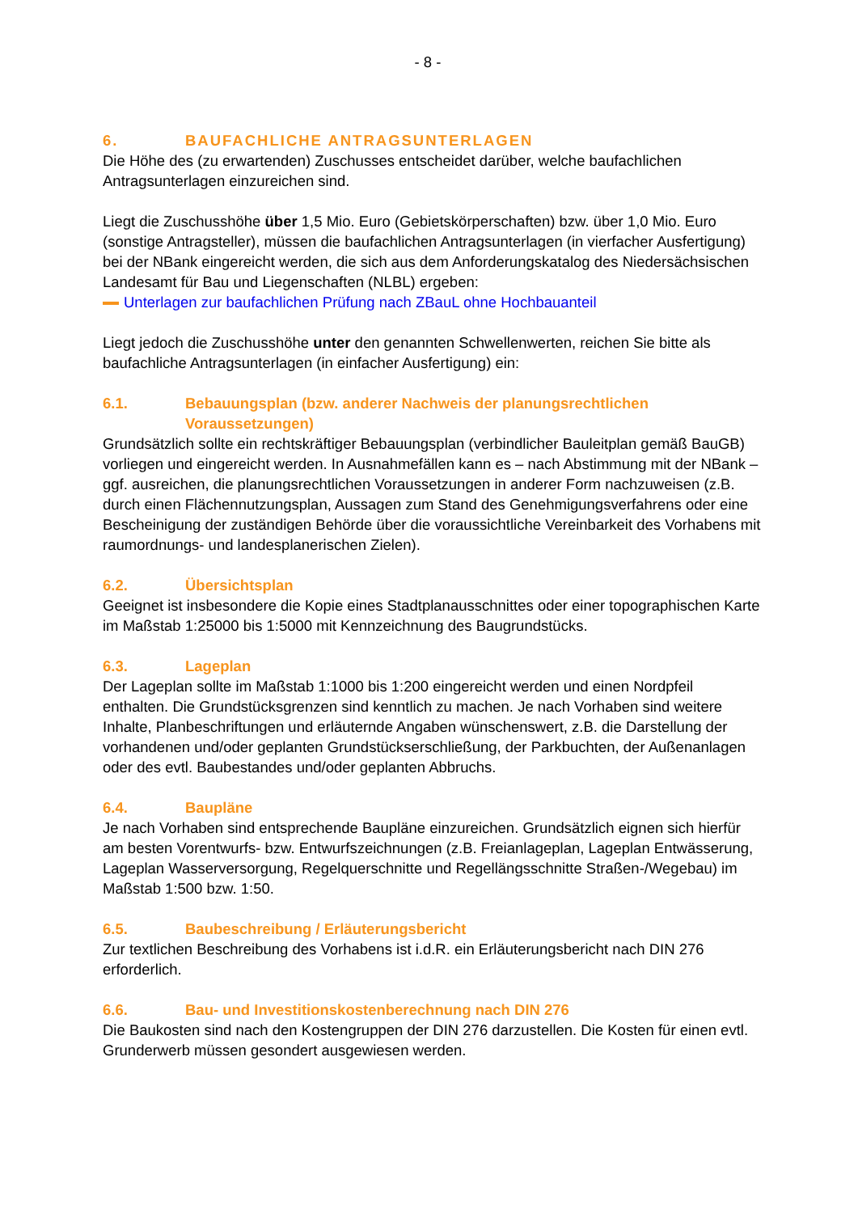- 8 -
6. BAUFACHLICHE ANTRAGSUNTERLAGEN
Die Höhe des (zu erwartenden) Zuschusses entscheidet darüber, welche baufachlichen Antragsunterlagen einzureichen sind.
Liegt die Zuschusshöhe über 1,5 Mio. Euro (Gebietskörperschaften) bzw. über 1,0 Mio. Euro (sonstige Antragsteller), müssen die baufachlichen Antragsunterlagen (in vierfacher Ausfertigung) bei der NBank eingereicht werden, die sich aus dem Anforderungskatalog des Niedersächsischen Landesamt für Bau und Liegenschaften (NLBL) ergeben:
Unterlagen zur baufachlichen Prüfung nach ZBauL ohne Hochbauanteil
Liegt jedoch die Zuschusshöhe unter den genannten Schwellenwerten, reichen Sie bitte als baufachliche Antragsunterlagen (in einfacher Ausfertigung) ein:
6.1. Bebauungsplan (bzw. anderer Nachweis der planungsrechtlichen Voraussetzungen)
Grundsätzlich sollte ein rechtskräftiger Bebauungsplan (verbindlicher Bauleitplan gemäß BauGB) vorliegen und eingereicht werden. In Ausnahmefällen kann es – nach Abstimmung mit der NBank – ggf. ausreichen, die planungsrechtlichen Voraussetzungen in anderer Form nachzuweisen (z.B. durch einen Flächennutzungsplan, Aussagen zum Stand des Genehmigungsverfahrens oder eine Bescheinigung der zuständigen Behörde über die voraussichtliche Vereinbarkeit des Vorhabens mit raumordnungs- und landesplanerischen Zielen).
6.2. Übersichtsplan
Geeignet ist insbesondere die Kopie eines Stadtplanausschnittes oder einer topographischen Karte im Maßstab 1:25000 bis 1:5000 mit Kennzeichnung des Baugrundstücks.
6.3. Lageplan
Der Lageplan sollte im Maßstab 1:1000 bis 1:200 eingereicht werden und einen Nordpfeil enthalten. Die Grundstücksgrenzen sind kenntlich zu machen. Je nach Vorhaben sind weitere Inhalte, Planbeschriftungen und erläuternde Angaben wünschenswert, z.B. die Darstellung der vorhandenen und/oder geplanten Grundstückserschließung, der Parkbuchten, der Außenanlagen oder des evtl. Baubestandes und/oder geplanten Abbruchs.
6.4. Baupläne
Je nach Vorhaben sind entsprechende Baupläne einzureichen. Grundsätzlich eignen sich hierfür am besten Vorentwurfs- bzw. Entwurfszeichnungen (z.B. Freianlageplan, Lageplan Entwässerung, Lageplan Wasserversorgung, Regelquerschnitte und Regellängsschnitte Straßen-/Wegebau) im Maßstab 1:500 bzw. 1:50.
6.5. Baubeschreibung / Erläuterungsbericht
Zur textlichen Beschreibung des Vorhabens ist i.d.R. ein Erläuterungsbericht nach DIN 276 erforderlich.
6.6. Bau- und Investitionskostenberechnung nach DIN 276
Die Baukosten sind nach den Kostengruppen der DIN 276 darzustellen. Die Kosten für einen evtl. Grunderwerb müssen gesondert ausgewiesen werden.